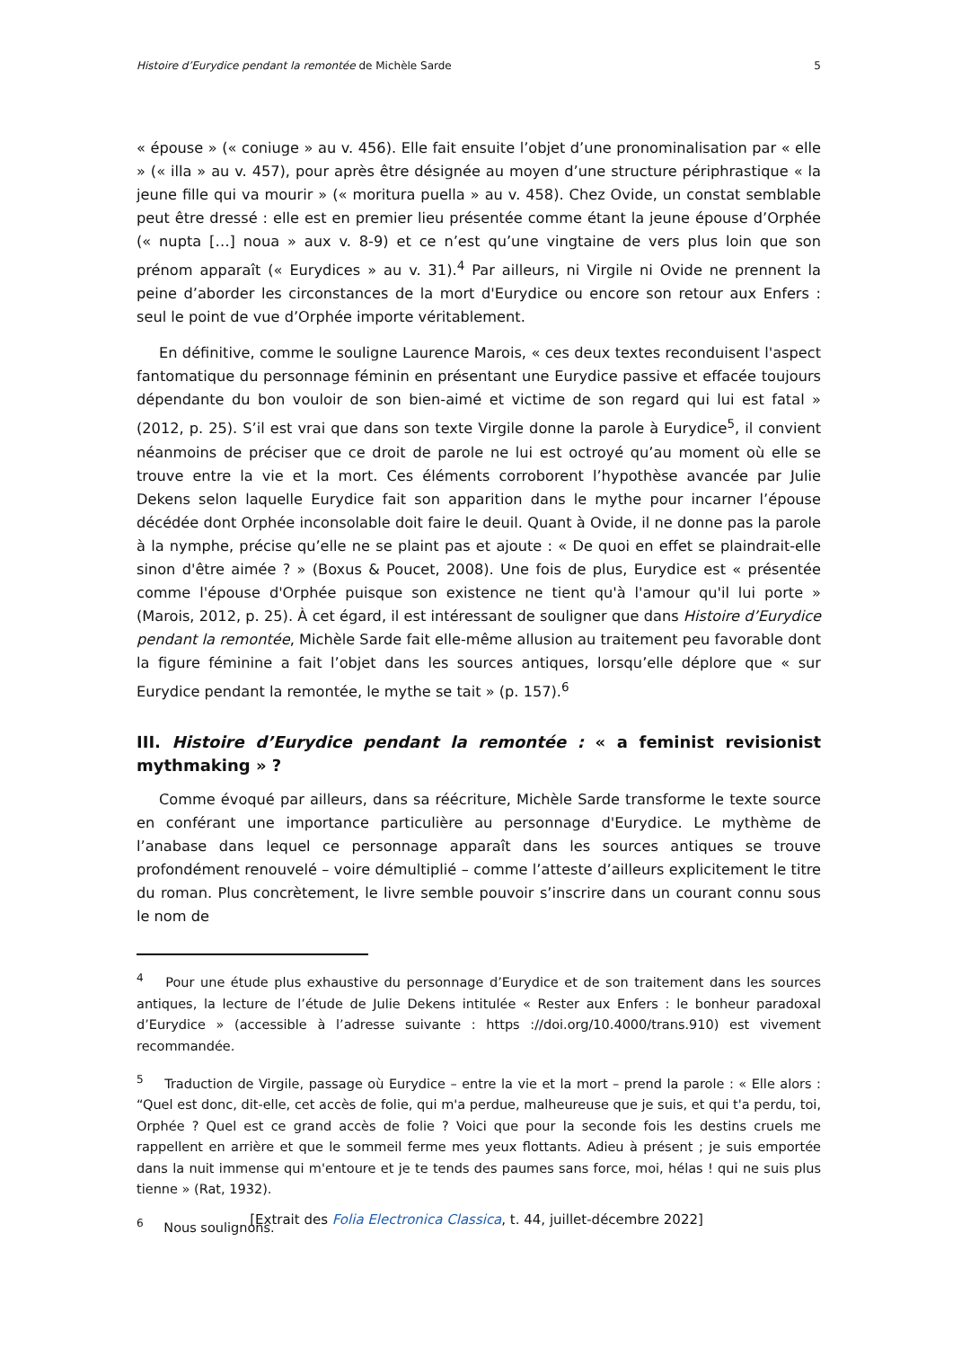Histoire d’Eurydice pendant la remontée de Michèle Sarde 5
« épouse » (« coniuge » au v. 456). Elle fait ensuite l’objet d’une pronominalisation par « elle » (« illa » au v. 457), pour après être désignée au moyen d’une structure périphrastique « la jeune fille qui va mourir » (« moritura puella » au v. 458). Chez Ovide, un constat semblable peut être dressé : elle est en premier lieu présentée comme étant la jeune épouse d’Orphée (« nupta […] noua » aux v. 8-9) et ce n’est qu’une vingtaine de vers plus loin que son prénom apparaît (« Eurydices » au v. 31).<sup>4</sup> Par ailleurs, ni Virgile ni Ovide ne prennent la peine d’aborder les circonstances de la mort d'Eurydice ou encore son retour aux Enfers : seul le point de vue d’Orphée importe véritablement.
En définitive, comme le souligne Laurence Marois, « ces deux textes reconduisent l'aspect fantomatique du personnage féminin en présentant une Eurydice passive et effacée toujours dépendante du bon vouloir de son bien-aimé et victime de son regard qui lui est fatal » (2012, p. 25). S’il est vrai que dans son texte Virgile donne la parole à Eurydice<sup>5</sup>, il convient néanmoins de préciser que ce droit de parole ne lui est octroyé qu’au moment où elle se trouve entre la vie et la mort. Ces éléments corroborent l’hypothèse avancée par Julie Dekens selon laquelle Eurydice fait son apparition dans le mythe pour incarner l’épouse décédée dont Orphée inconsolable doit faire le deuil. Quant à Ovide, il ne donne pas la parole à la nymphe, précise qu’elle ne se plaint pas et ajoute : « De quoi en effet se plaindrait-elle sinon d'être aimée ? » (Boxus & Poucet, 2008). Une fois de plus, Eurydice est « présentée comme l'épouse d'Orphée puisque son existence ne tient qu'à l'amour qu'il lui porte » (Marois, 2012, p. 25). À cet égard, il est intéressant de souligner que dans Histoire d’Eurydice pendant la remontée, Michèle Sarde fait elle-même allusion au traitement peu favorable dont la figure féminine a fait l’objet dans les sources antiques, lorsqu’elle déplore que « sur Eurydice pendant la remontée, le mythe se tait » (p. 157).<sup>6</sup>
III. Histoire d’Eurydice pendant la remontée : « a feminist revisionist mythmaking » ?
Comme évoqué par ailleurs, dans sa réécriture, Michèle Sarde transforme le texte source en conférant une importance particulière au personnage d'Eurydice. Le mythème de l’anabase dans lequel ce personnage apparaît dans les sources antiques se trouve profondément renouvelé – voire démultiplié – comme l’atteste d’ailleurs explicitement le titre du roman. Plus concrètement, le livre semble pouvoir s’inscrire dans un courant connu sous le nom de
<sup>4</sup> Pour une étude plus exhaustive du personnage d’Eurydice et de son traitement dans les sources antiques, la lecture de l’étude de Julie Dekens intitulée « Rester aux Enfers : le bonheur paradoxal d’Eurydice » (accessible à l’adresse suivante : https ://doi.org/10.4000/trans.910) est vivement recommandée.
<sup>5</sup> Traduction de Virgile, passage où Eurydice – entre la vie et la mort – prend la parole : « Elle alors : “Quel est donc, dit-elle, cet accès de folie, qui m'a perdue, malheureuse que je suis, et qui t'a perdu, toi, Orphée ? Quel est ce grand accès de folie ? Voici que pour la seconde fois les destins cruels me rappellent en arrière et que le sommeil ferme mes yeux flottants. Adieu à présent ; je suis emportée dans la nuit immense qui m'entoure et je te tends des paumes sans force, moi, hélas ! qui ne suis plus tienne » (Rat, 1932).
<sup>6</sup> Nous soulignons.
[Extrait des Folia Electronica Classica, t. 44, juillet-décembre 2022]